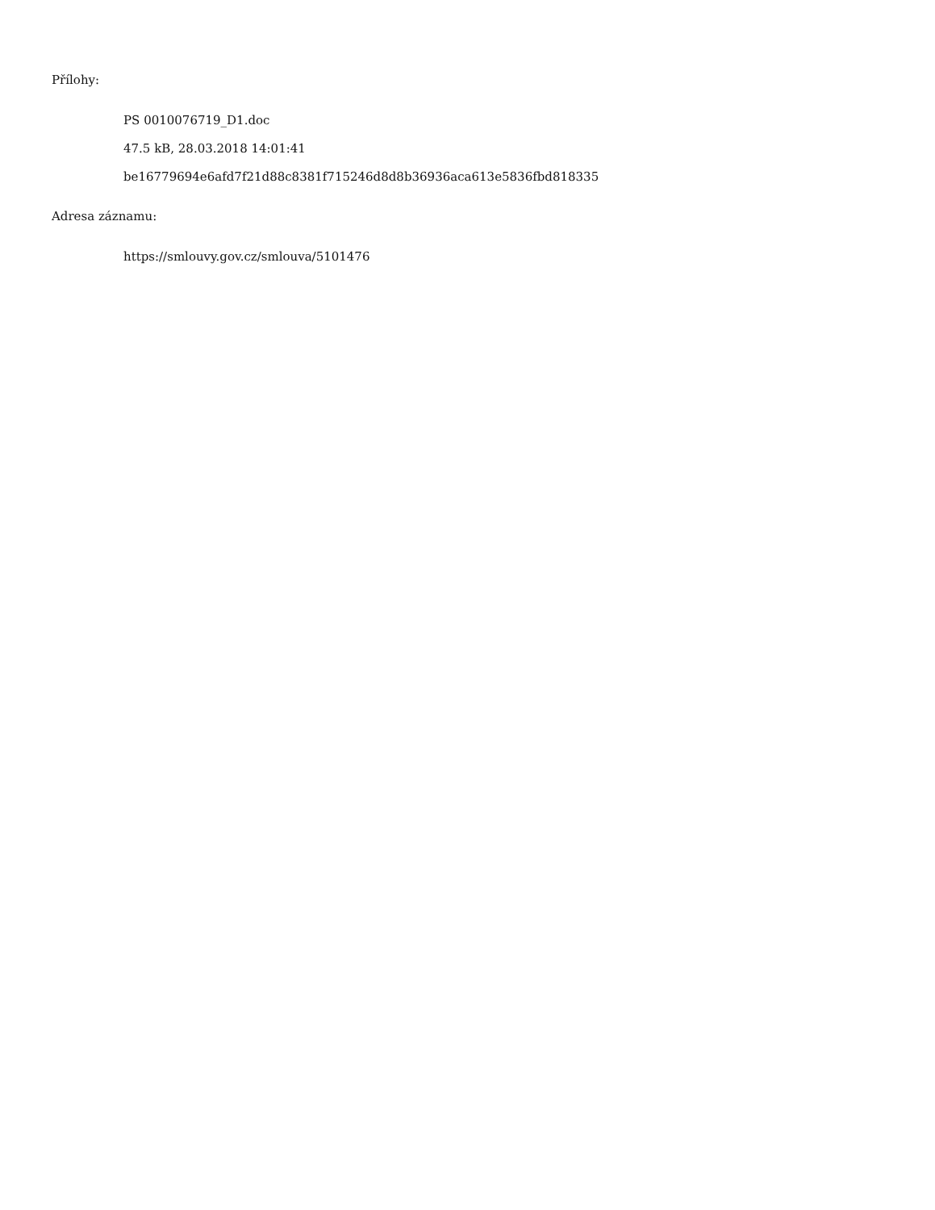Přílohy:
PS 0010076719_D1.doc
47.5 kB, 28.03.2018 14:01:41
be16779694e6afd7f21d88c8381f715246d8d8b36936aca613e5836fbd818335
Adresa záznamu:
https://smlouvy.gov.cz/smlouva/5101476